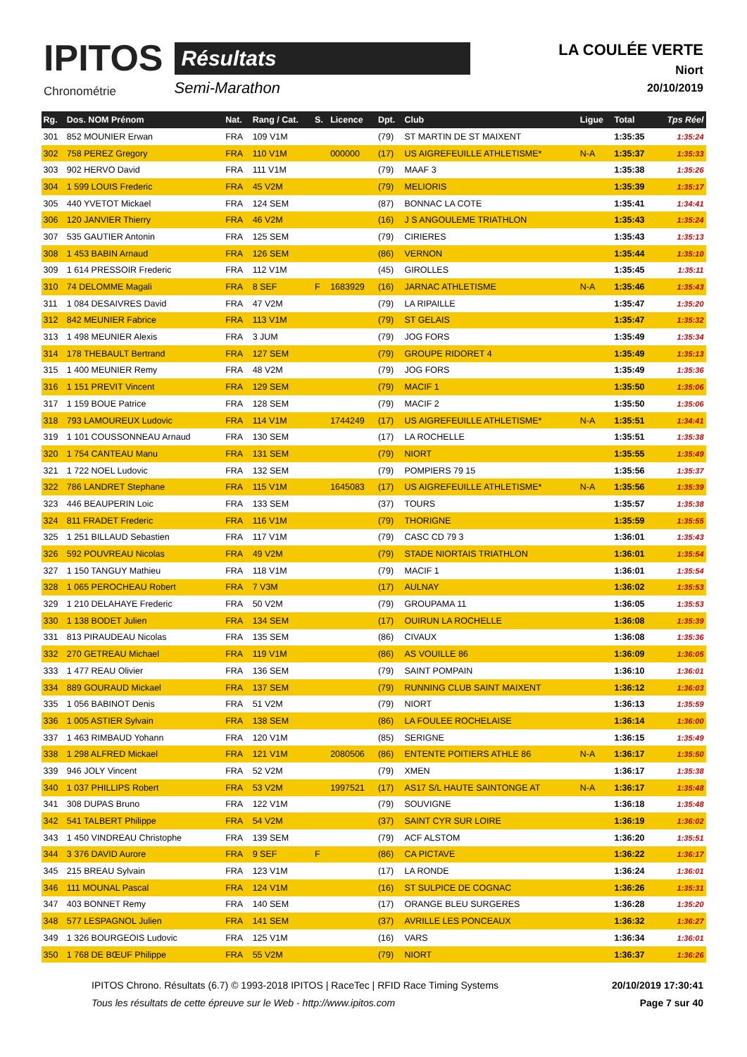IPITOS
Chronométrie
Résultats
Semi-Marathon
LA COULÉE VERTE
Niort
20/10/2019
| Rg. | Dos. NOM Prénom | Nat. | Rang / Cat. | S. | Licence | Dpt. | Club | Ligue | Total | Tps Réel |
| --- | --- | --- | --- | --- | --- | --- | --- | --- | --- | --- |
| 301 | 852 MOUNIER Erwan | FRA | 109 V1M | | | (79) | ST MARTIN DE ST MAIXENT | | 1:35:35 | 1:35:24 |
| 302 | 758 PEREZ Gregory | FRA | 110 V1M | | 000000 | (17) | US AIGREFEUILLE ATHLETISME* | N-A | 1:35:37 | 1:35:33 |
| 303 | 902 HERVO David | FRA | 111 V1M | | | (79) | MAAF 3 | | 1:35:38 | 1:35:26 |
| 304 | 1 599 LOUIS Frederic | FRA | 45 V2M | | | (79) | MELIORIS | | 1:35:39 | 1:35:17 |
| 305 | 440 YVETOT Mickael | FRA | 124 SEM | | | (87) | BONNAC LA COTE | | 1:35:41 | 1:34:41 |
| 306 | 120 JANVIER Thierry | FRA | 46 V2M | | | (16) | J S ANGOULEME TRIATHLON | | 1:35:43 | 1:35:24 |
| 307 | 535 GAUTIER Antonin | FRA | 125 SEM | | | (79) | CIRIERES | | 1:35:43 | 1:35:13 |
| 308 | 1 453 BABIN Arnaud | FRA | 126 SEM | | | (86) | VERNON | | 1:35:44 | 1:35:10 |
| 309 | 1 614 PRESSOIR Frederic | FRA | 112 V1M | | | (45) | GIROLLES | | 1:35:45 | 1:35:11 |
| 310 | 74 DELOMME Magali | FRA | 8 SEF | F | 1683929 | (16) | JARNAC ATHLETISME | N-A | 1:35:46 | 1:35:43 |
| 311 | 1 084 DESAIVRES David | FRA | 47 V2M | | | (79) | LA RIPAILLE | | 1:35:47 | 1:35:20 |
| 312 | 842 MEUNIER Fabrice | FRA | 113 V1M | | | (79) | ST GELAIS | | 1:35:47 | 1:35:32 |
| 313 | 1 498 MEUNIER Alexis | FRA | 3 JUM | | | (79) | JOG FORS | | 1:35:49 | 1:35:34 |
| 314 | 178 THEBAULT Bertrand | FRA | 127 SEM | | | (79) | GROUPE RIDORET 4 | | 1:35:49 | 1:35:13 |
| 315 | 1 400 MEUNIER Remy | FRA | 48 V2M | | | (79) | JOG FORS | | 1:35:49 | 1:35:36 |
| 316 | 1 151 PREVIT Vincent | FRA | 129 SEM | | | (79) | MACIF 1 | | 1:35:50 | 1:35:06 |
| 317 | 1 159 BOUE Patrice | FRA | 128 SEM | | | (79) | MACIF 2 | | 1:35:50 | 1:35:06 |
| 318 | 793 LAMOUREUX Ludovic | FRA | 114 V1M | | 1744249 | (17) | US AIGREFEUILLE ATHLETISME* | N-A | 1:35:51 | 1:34:41 |
| 319 | 1 101 COUSSONNEAU Arnaud | FRA | 130 SEM | | | (17) | LA ROCHELLE | | 1:35:51 | 1:35:38 |
| 320 | 1 754 CANTEAU Manu | FRA | 131 SEM | | | (79) | NIORT | | 1:35:55 | 1:35:49 |
| 321 | 1 722 NOEL Ludovic | FRA | 132 SEM | | | (79) | POMPIERS 79 15 | | 1:35:56 | 1:35:37 |
| 322 | 786 LANDRET Stephane | FRA | 115 V1M | | 1645083 | (17) | US AIGREFEUILLE ATHLETISME* | N-A | 1:35:56 | 1:35:39 |
| 323 | 446 BEAUPERIN Loic | FRA | 133 SEM | | | (37) | TOURS | | 1:35:57 | 1:35:38 |
| 324 | 811 FRADET Frederic | FRA | 116 V1M | | | (79) | THORIGNE | | 1:35:59 | 1:35:55 |
| 325 | 1 251 BILLAUD Sebastien | FRA | 117 V1M | | | (79) | CASC CD 79 3 | | 1:36:01 | 1:35:43 |
| 326 | 592 POUVREAU Nicolas | FRA | 49 V2M | | | (79) | STADE NIORTAIS TRIATHLON | | 1:36:01 | 1:35:54 |
| 327 | 1 150 TANGUY Mathieu | FRA | 118 V1M | | | (79) | MACIF 1 | | 1:36:01 | 1:35:54 |
| 328 | 1 065 PEROCHEAU Robert | FRA | 7 V3M | | | (17) | AULNAY | | 1:36:02 | 1:35:53 |
| 329 | 1 210 DELAHAYE Frederic | FRA | 50 V2M | | | (79) | GROUPAMA 11 | | 1:36:05 | 1:35:53 |
| 330 | 1 138 BODET Julien | FRA | 134 SEM | | | (17) | OUIRUN LA ROCHELLE | | 1:36:08 | 1:35:39 |
| 331 | 813 PIRAUDEAU Nicolas | FRA | 135 SEM | | | (86) | CIVAUX | | 1:36:08 | 1:35:36 |
| 332 | 270 GETREAU Michael | FRA | 119 V1M | | | (86) | AS VOUILLE 86 | | 1:36:09 | 1:36:05 |
| 333 | 1 477 REAU Olivier | FRA | 136 SEM | | | (79) | SAINT POMPAIN | | 1:36:10 | 1:36:01 |
| 334 | 889 GOURAUD Mickael | FRA | 137 SEM | | | (79) | RUNNING CLUB SAINT MAIXENT | | 1:36:12 | 1:36:03 |
| 335 | 1 056 BABINOT Denis | FRA | 51 V2M | | | (79) | NIORT | | 1:36:13 | 1:35:59 |
| 336 | 1 005 ASTIER Sylvain | FRA | 138 SEM | | | (86) | LA FOULEE ROCHELAISE | | 1:36:14 | 1:36:00 |
| 337 | 1 463 RIMBAUD Yohann | FRA | 120 V1M | | | (85) | SERIGNE | | 1:36:15 | 1:35:49 |
| 338 | 1 298 ALFRED Mickael | FRA | 121 V1M | | 2080506 | (86) | ENTENTE POITIERS ATHLE 86 | N-A | 1:36:17 | 1:35:50 |
| 339 | 946 JOLY Vincent | FRA | 52 V2M | | | (79) | XMEN | | 1:36:17 | 1:35:38 |
| 340 | 1 037 PHILLIPS Robert | FRA | 53 V2M | | 1997521 | (17) | AS17 S/L HAUTE SAINTONGE AT | N-A | 1:36:17 | 1:35:48 |
| 341 | 308 DUPAS Bruno | FRA | 122 V1M | | | (79) | SOUVIGNE | | 1:36:18 | 1:35:48 |
| 342 | 541 TALBERT Philippe | FRA | 54 V2M | | | (37) | SAINT CYR SUR LOIRE | | 1:36:19 | 1:36:02 |
| 343 | 1 450 VINDREAU Christophe | FRA | 139 SEM | | | (79) | ACF ALSTOM | | 1:36:20 | 1:35:51 |
| 344 | 3 376 DAVID Aurore | FRA | 9 SEF | F | | (86) | CA PICTAVE | | 1:36:22 | 1:36:17 |
| 345 | 215 BREAU Sylvain | FRA | 123 V1M | | | (17) | LA RONDE | | 1:36:24 | 1:36:01 |
| 346 | 111 MOUNAL Pascal | FRA | 124 V1M | | | (16) | ST SULPICE DE COGNAC | | 1:36:26 | 1:35:31 |
| 347 | 403 BONNET Remy | FRA | 140 SEM | | | (17) | ORANGE BLEU SURGERES | | 1:36:28 | 1:35:20 |
| 348 | 577 LESPAGNOL Julien | FRA | 141 SEM | | | (37) | AVRILLE LES PONCEAUX | | 1:36:32 | 1:36:27 |
| 349 | 1 326 BOURGEOIS Ludovic | FRA | 125 V1M | | | (16) | VARS | | 1:36:34 | 1:36:01 |
| 350 | 1 768 DE BŒUF Philippe | FRA | 55 V2M | | | (79) | NIORT | | 1:36:37 | 1:36:26 |
IPITOS Chrono. Résultats (6.7) © 1993-2018 IPITOS | RaceTec | RFID Race Timing Systems
Tous les résultats de cette épreuve sur le Web - http://www.ipitos.com
20/10/2019 17:30:41
Page 7 sur 40